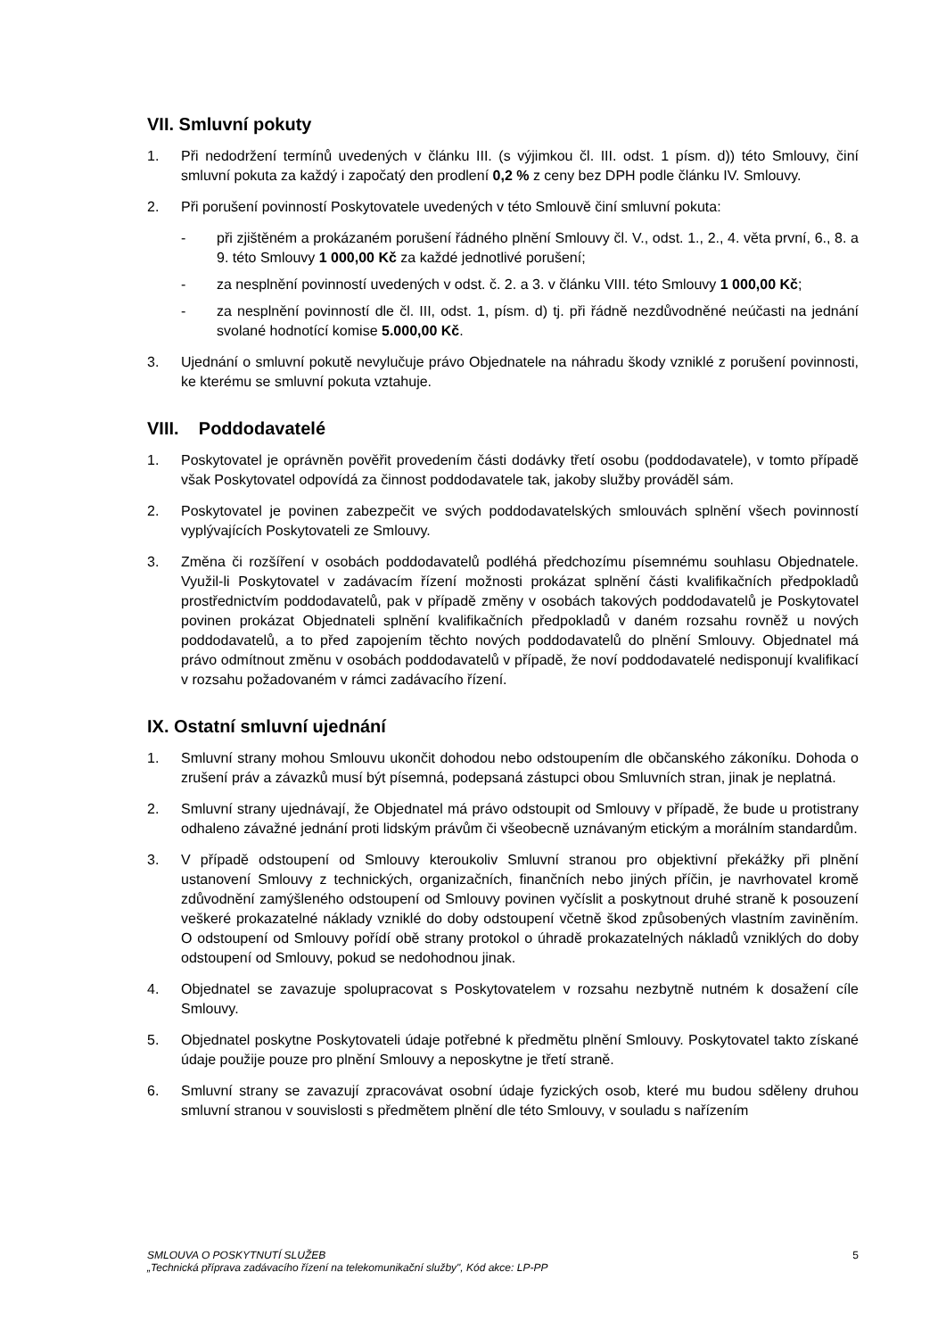VII. Smluvní pokuty
1. Při nedodržení termínů uvedených v článku III. (s výjimkou čl. III. odst. 1 písm. d)) této Smlouvy, činí smluvní pokuta za každý i započatý den prodlení 0,2 % z ceny bez DPH podle článku IV. Smlouvy.
2. Při porušení povinností Poskytovatele uvedených v této Smlouvě činí smluvní pokuta:
- při zjištěném a prokázaném porušení řádného plnění Smlouvy čl. V., odst. 1., 2., 4. věta první, 6., 8. a 9. této Smlouvy 1 000,00 Kč za každé jednotlivé porušení;
- za nesplnění povinností uvedených v odst. č. 2. a 3. v článku VIII. této Smlouvy 1 000,00 Kč;
- za nesplnění povinností dle čl. III, odst. 1, písm. d) tj. při řádně nezdůvodněné neúčasti na jednání svolané hodnotící komise 5.000,00 Kč.
3. Ujednání o smluvní pokutě nevylučuje právo Objednatele na náhradu škody vzniklé z porušení povinnosti, ke kterému se smluvní pokuta vztahuje.
VIII. Poddodavatelé
1. Poskytovatel je oprávněn pověřit provedením části dodávky třetí osobu (poddodavatele), v tomto případě však Poskytovatel odpovídá za činnost poddodavatele tak, jakoby služby prováděl sám.
2. Poskytovatel je povinen zabezpečit ve svých poddodavatelských smlouvách splnění všech povinností vyplývajících Poskytovateli ze Smlouvy.
3. Změna či rozšíření v osobách poddodavatelů podléhá předchozímu písemnému souhlasu Objednatele. Využil-li Poskytovatel v zadávacím řízení možnosti prokázat splnění části kvalifikačních předpokladů prostřednictvím poddodavatelů, pak v případě změny v osobách takových poddodavatelů je Poskytovatel povinen prokázat Objednateli splnění kvalifikačních předpokladů v daném rozsahu rovněž u nových poddodavatelů, a to před zapojením těchto nových poddodavatelů do plnění Smlouvy. Objednatel má právo odmítnout změnu v osobách poddodavatelů v případě, že noví poddodavatelé nedisponují kvalifikací v rozsahu požadovaném v rámci zadávacího řízení.
IX. Ostatní smluvní ujednání
1. Smluvní strany mohou Smlouvu ukončit dohodou nebo odstoupením dle občanského zákoníku. Dohoda o zrušení práv a závazků musí být písemná, podepsaná zástupci obou Smluvních stran, jinak je neplatná.
2. Smluvní strany ujednávají, že Objednatel má právo odstoupit od Smlouvy v případě, že bude u protistrany odhaleno závažné jednání proti lidským právům či všeobecně uznávaným etickým a morálním standardům.
3. V případě odstoupení od Smlouvy kteroukoliv Smluvní stranou pro objektivní překážky při plnění ustanovení Smlouvy z technických, organizačních, finančních nebo jiných příčin, je navrhovatel kromě zdůvodnění zamýšleného odstoupení od Smlouvy povinen vyčíslit a poskytnout druhé straně k posouzení veškeré prokazatelné náklady vzniklé do doby odstoupení včetně škod způsobených vlastním zaviněním. O odstoupení od Smlouvy pořídí obě strany protokol o úhradě prokazatelných nákladů vzniklých do doby odstoupení od Smlouvy, pokud se nedohodnou jinak.
4. Objednatel se zavazuje spolupracovat s Poskytovatelem v rozsahu nezbytně nutném k dosažení cíle Smlouvy.
5. Objednatel poskytne Poskytovateli údaje potřebné k předmětu plnění Smlouvy. Poskytovatel takto získané údaje použije pouze pro plnění Smlouvy a neposkytne je třetí straně.
6. Smluvní strany se zavazují zpracovávat osobní údaje fyzických osob, které mu budou sděleny druhou smluvní stranou v souvislosti s předmětem plnění dle této Smlouvy, v souladu s nařízením
SMLOUVA O POSKYTNUTÍ SLUŽEB
„Technická příprava zadávacího řízení na telekomunikační služby", Kód akce: LP-PP 5